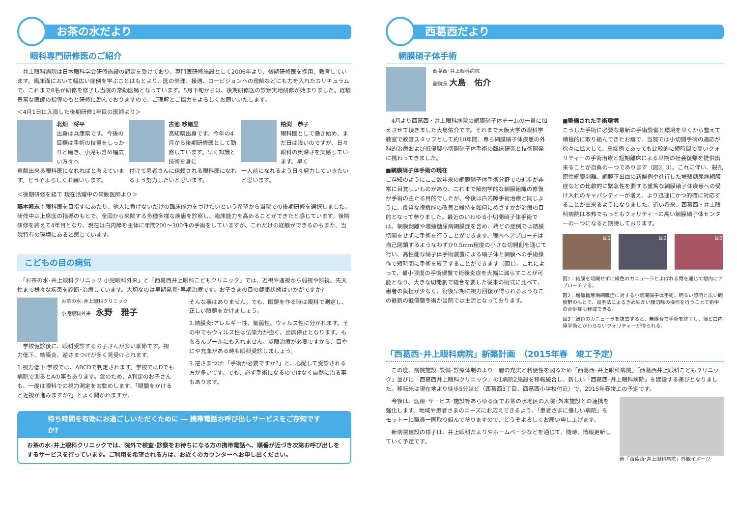お茶の水だより
眼科専門研修医のご紹介
　井上眼科病院は日本眼科学会研修施設の認定を受けており、専門医研修施設として2006年より、後期研修医を採用、教育しています。臨床面において幅広い症例を学ぶことはもとより、医の倫理、接遇、ロービジョンへの理解などにも力を入れたカリキュラムで、これまで8名が研修を修了し当院の常勤医師となっています。5月下旬からは、後期研修医の診察実地研修が始まりました。経験豊富な医師の指導のもと研修に励んでおりますので、ご理解とご協力をよろしくお願いいたします。
＜4月1日に入局した後期研修1年目の医師より＞
北畑　将平
出身は兵庫県です。今後の目標は手術の技量をしっかりと磨き、小児も含め幅広い方々へ
貢献出来る眼科医になれればと考えています。どうぞよろしくお願いします。
古池 紗緒里
高知県出身です。今年の4月から後期研修医として勤務しています。早く知識と技術を身に
付けて患者さんに信頼される眼科医になれるよう努力したいと思います。
柏渕　恭子
眼科医として働き始め、まだ日は浅いのですが、日々眼科の奥深さを実感しています。早く
一人前になれるよう日々努力していきたいと思います。
＜後期研修を経て 現在活躍中の常勤医師より＞
藤本隆志：眼科医を目指すにあたり、他人に負けないだけの臨床能力をつけたいという希望から当院での後期研修を選択しました。研修中は上席医の指導のもとで、全国から来院する多種多様な疾患を診察し、臨床能力を高めることができたと感じています。後期研修を終えて4年目となり、現在は白内障を主体に年間200～300件の手術をしていますが、これだけの経験ができるのもまた、当院特有の環境にあると感じています。
こどもの目の病気
　「お茶の水･井上眼科クリニック 小児眼科外来」と「西葛西井上眼科こどもクリニック」では、近視や遠視から弱視や斜視、先天性まで様々な疾患を診断･治療しています。大切なのは早期発見･早期治療です。お子さまの目の健康状態はいかがですか?
お茶の水･井上眼科クリニック
小児眼科外来　永野　雅子
　学校健診後に、眼科受診するお子さんが多い季節です。視力低下、結膜炎、逆さまつげが多く見受けられます。
1.視力低下:学校では、ABCDで判定されます。学校ではDでも病院で測るとAの事もあります。念のため、A判定のお子さんも、一度は眼科での視力測定をお勧めします。「眼鏡をかけると近視が進みますか?」とよく聞かれますが、
そんな事はありません。でも、眼鏡を作る時は眼科で測定し、正しい眼鏡をかけましょう。
2.結膜炎:アレルギー性、細菌性、ウィルス性に分かれます。その中でもウィルス性は伝染力が強く、出席停止となります。もちろんプールにも入れません。点眼治療が必要ですから、目やにや充血がある時も眼科受診しましょう。
3.逆さまつげ:「手術が必要ですか?」と、心配して受診される方が多いです。でも、必ず手術になるのではなく自然に治る事もあります。
待ち時間を有効にお過ごしいただくために ― 携帯電話お呼び出しサービスをご存知ですか?
お茶の水･井上眼科クリニックでは、院外で検査･診察をお待ちになる方の携帯電話へ、順番が近づき次第お呼び出しをするサービスを行っています。ご利用を希望される方は、お近くのカウンターへお申し出ください。
西葛西だより
網膜硝子体手術
西葛西･井上眼科病院
副院長 大島　佑介
　4月より西葛西・井上眼科病院の網膜硝子体チームの一員に加えさせて頂きました大島佑介です。それまで大阪大学の眼科学教室で教官スタッフとして約10年間、専ら網膜硝子体疾患の外科的治療および低侵襲小切開硝子体手術の臨床研究と技術開発に携わってきました。
■網膜硝子体手術の現在
ご存知のようにここ数年来の網膜硝子体手術分野での進歩が非常に目覚しいものがあり、これまで解剖学的な網膜組織の修復が手術の主たる目的でしたが、今後は白内障手術治療と同じように、良質な視機能の改善と維持を如何にめざすかが治療の目的となって参りました。最近のいわゆる小切開硝子体手術では、網膜剥離や増殖糖尿病網膜症を含め、殆どの症例では結膜切開をせずに手術を行うことができます。眼内へアプローチは自己閉鎖するようなわずか0.5mm程度の小さな切開創を通じて行い、高性能な硝子体手術装置による硝子体と網膜への手術操作で短時間に手術を終了することができます（図1）。これによって、最小限度の手術侵襲で術後炎症を大幅に減らすことが可能となり、大きな切開創で縫合を要した従来の術式に比べて、患者の負担が少なく、術後早期に視力回復が得られるようなこの最新の低侵襲手術が当院では主流となっております。
■整備された手術環境
こうした手術に必要な最新の手術設備と環境を早くから整えて積極的に取り組んできたお蔭で、当院では小切開手術の適応が徐々に拡大して、重症例であっても比較的に短時間で高いクォリティーの手術治療と短期離床による早期の社会復帰を提供出来ることが自負の一つであります（図2, 3）。これに伴い、裂孔原性網膜剥離、網膜下出血の新鮮例や進行した増殖糖尿病網膜症などの比較的に緊急性を要する重篤な網膜硝子体疾患への受け入れのキャパシティーが増え、より迅速にかつ的確に対応することが出来るようになりました。近い将来、西葛西・井上眼科病院は本邦でもっともクォリティーの高い網膜硝子体センターの一つになると期待しております。
図1 図2 図3
図1：結膜を切開せずに緑色のカニューラとよばれる筒を通じて眼内にアプローチする。
図2：増殖糖尿病網膜症に対する小切開硝子体手術。明るい照明と広い観察野のもとで、双手法によるきめ細かい膜切除の操作を行うことで術中の合併症も軽減できる。
図3：緑色のカニューラを抜去すると、無縫合で手術を終了し、殆ど白内障手術とかわらないクォリティーが得られる。
「西葛西･井上眼科病院」新築計画　（2015年春　竣工予定）
　この度、病院施設･設備･診療体制のより一層の充実と利便性を図るため「西葛西･井上眼科病院」「西葛西井上眼科こどもクリニック」並びに「西葛西井上眼科クリニック」の1病院2施設を移転統合し、新しい「西葛西･井上眼科病院」を建設する運びとなりました。移転先は現在地より徒歩5分ほど（西葛西3丁目、西葛西小学校付近）で、2015年春竣工の予定です。
　今後は、医療･サービス･施設等あらゆる面でお茶の水地区の入院･外来施設との連携を強化します。地域や患者さまのニーズにお応えできるよう、「患者さまに優しい病院」をモットーに職員一同取り組んで参りますので、どうぞよろしくお願い申し上げます。
　新病院建設の様子は、井上眼科だよりやホームページなどを通じて、随時、情報更新していく予定です。
新「西葛西･井上眼科病院」外観イメージ